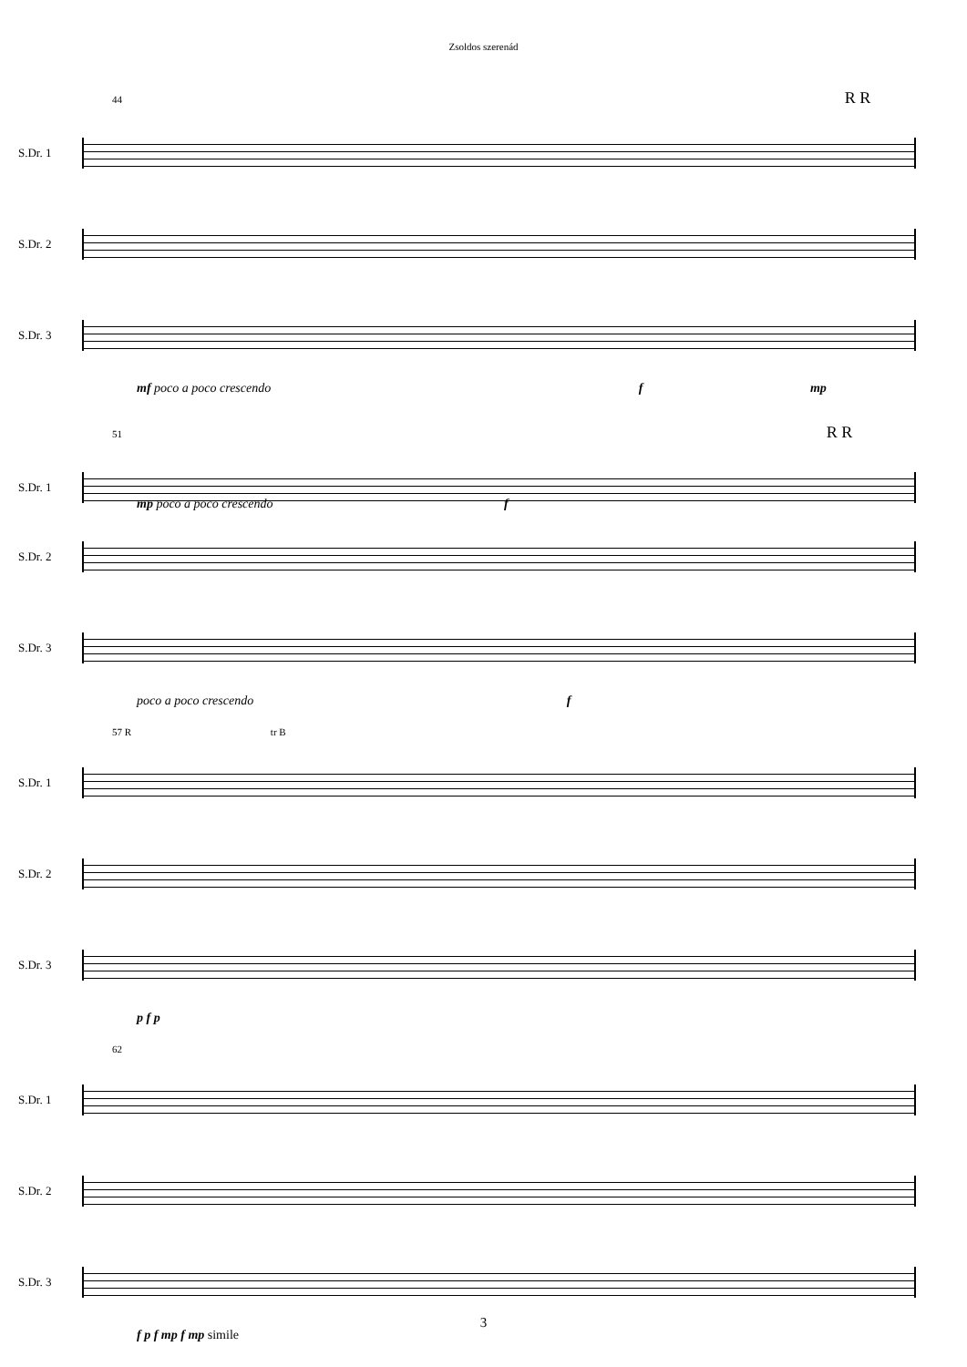Zsoldos szerenád
44 R R
S.Dr. 1
S.Dr. 2
S.Dr. 3
mf poco a poco crescendo f mp
51 R R
S.Dr. 1
mp poco a poco crescendo f
S.Dr. 2
S.Dr. 3
poco a poco crescendo f
57 R tr B
S.Dr. 1
S.Dr. 2
S.Dr. 3
p f p
62
S.Dr. 1
S.Dr. 2
S.Dr. 3
f p f mp f mp simile
3